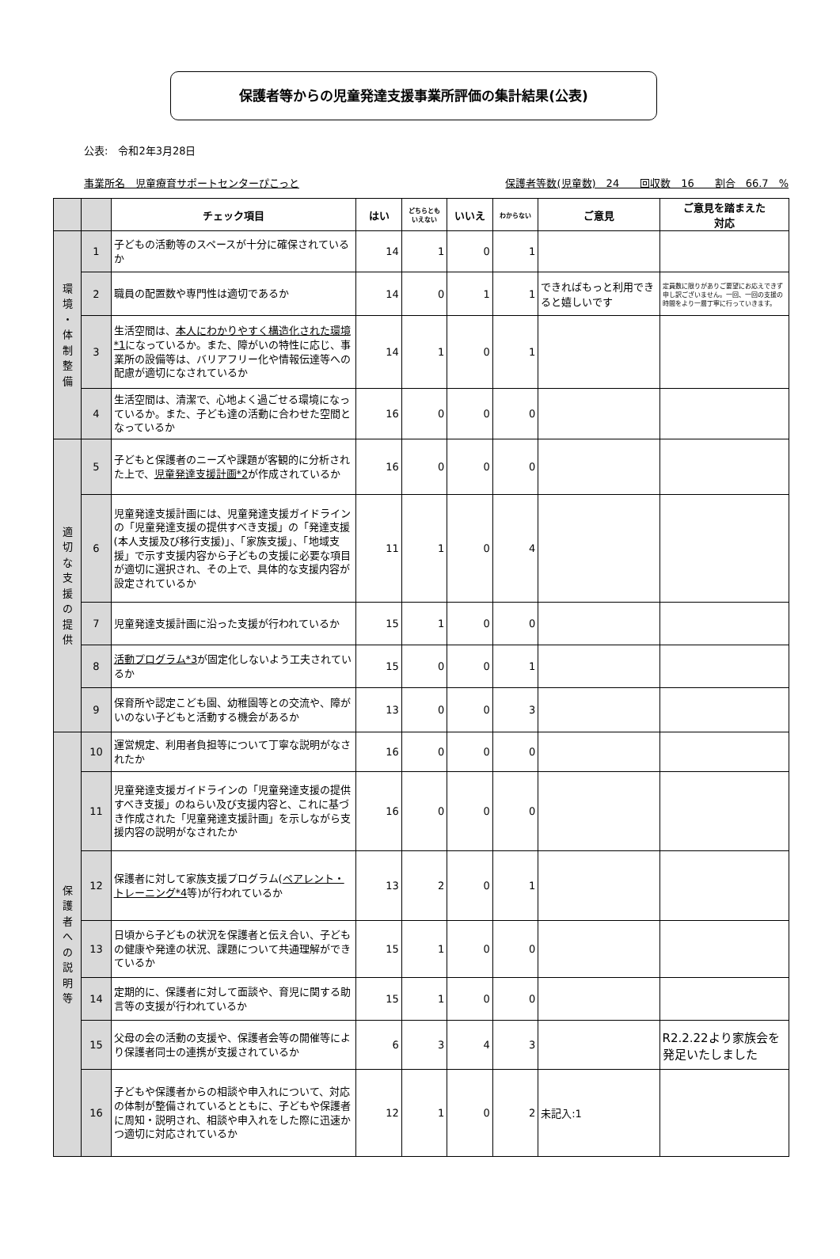保護者等からの児童発達支援事業所評価の集計結果(公表)
公表:　令和2年3月28日
事業所名　児童療育サポートセンターぴこっと 保護者等数(児童数)　24　　回収数　16　　割合　66.7　%
| | | チェック項目 | はい | どちらとも いえない | いいえ | わからない | ご意見 | ご意見を踏まえた 対応 |
| --- | --- | --- | --- | --- | --- | --- | --- | --- |
| 環 境 ・ 体 制 整 備 | 1 | 子どもの活動等のスペースが十分に確保されているか | 14 | 1 | 0 | 1 | | |
| | 2 | 職員の配置数や専門性は適切であるか | 14 | 0 | 1 | 1 | できればもっと利用できると嬉しいです | 定員数に限りがありご要望にお応えできず申し訳ございません。一回、一回の支援の時間をより一層丁寧に行っていきます。 |
| | 3 | 生活空間は、 本人にわかりやすく構造化された環境*1 になっているか。また、障がいの特性に応じ、事業所の設備等は、バリアフリー化や情報伝達等への配慮が適切になされているか | 14 | 1 | 0 | 1 | | |
| | 4 | 生活空間は、清潔で、心地よく過ごせる環境になっているか。また、子ども達の活動に合わせた空間となっているか | 16 | 0 | 0 | 0 | | |
| 適 切 な 支 援 の 提 供 | 5 | 子どもと保護者のニーズや課題が客観的に分析された上で、 児童発達支援計画*2 が作成されているか | 16 | 0 | 0 | 0 | | |
| | 6 | 児童発達支援計画には、児童発達支援ガイドラインの「児童発達支援の提供すべき支援」の「発達支援(本人支援及び移行支援)」、「家族支援」、「地域支援」で示す支援内容から子どもの支援に必要な項目が適切に選択され、その上で、具体的な支援内容が設定されているか | 11 | 1 | 0 | 4 | | |
| | 7 | 児童発達支援計画に沿った支援が行われているか | 15 | 1 | 0 | 0 | | |
| | 8 | 活動プログラム*3 が固定化しないよう工夫されているか | 15 | 0 | 0 | 1 | | |
| | 9 | 保育所や認定こども園、幼稚園等との交流や、障がいのない子どもと活動する機会があるか | 13 | 0 | 0 | 3 | | |
| 保 護 者 へ の 説 明 等 | 10 | 運営規定、利用者負担等について丁寧な説明がなされたか | 16 | 0 | 0 | 0 | | |
| | 11 | 児童発達支援ガイドラインの「児童発達支援の提供すべき支援」のねらい及び支援内容と、これに基づき作成された「児童発達支援計画」を示しながら支援内容の説明がなされたか | 16 | 0 | 0 | 0 | | |
| | 12 | 保護者に対して家族支援プログラム( ペアレント・トレーニング*4 等)が行われているか | 13 | 2 | 0 | 1 | | |
| | 13 | 日頃から子どもの状況を保護者と伝え合い、子どもの健康や発達の状況、課題について共通理解ができているか | 15 | 1 | 0 | 0 | | |
| | 14 | 定期的に、保護者に対して面談や、育児に関する助言等の支援が行われているか | 15 | 1 | 0 | 0 | | |
| | 15 | 父母の会の活動の支援や、保護者会等の開催等により保護者同士の連携が支援されているか | 6 | 3 | 4 | 3 | | R2.2.22より家族会を発足いたしました |
| | 16 | 子どもや保護者からの相談や申入れについて、対応の体制が整備されているとともに、子どもや保護者に周知・説明され、相談や申入れをした際に迅速かつ適切に対応されているか | 12 | 1 | 0 | 2 | 未記入:1 | |